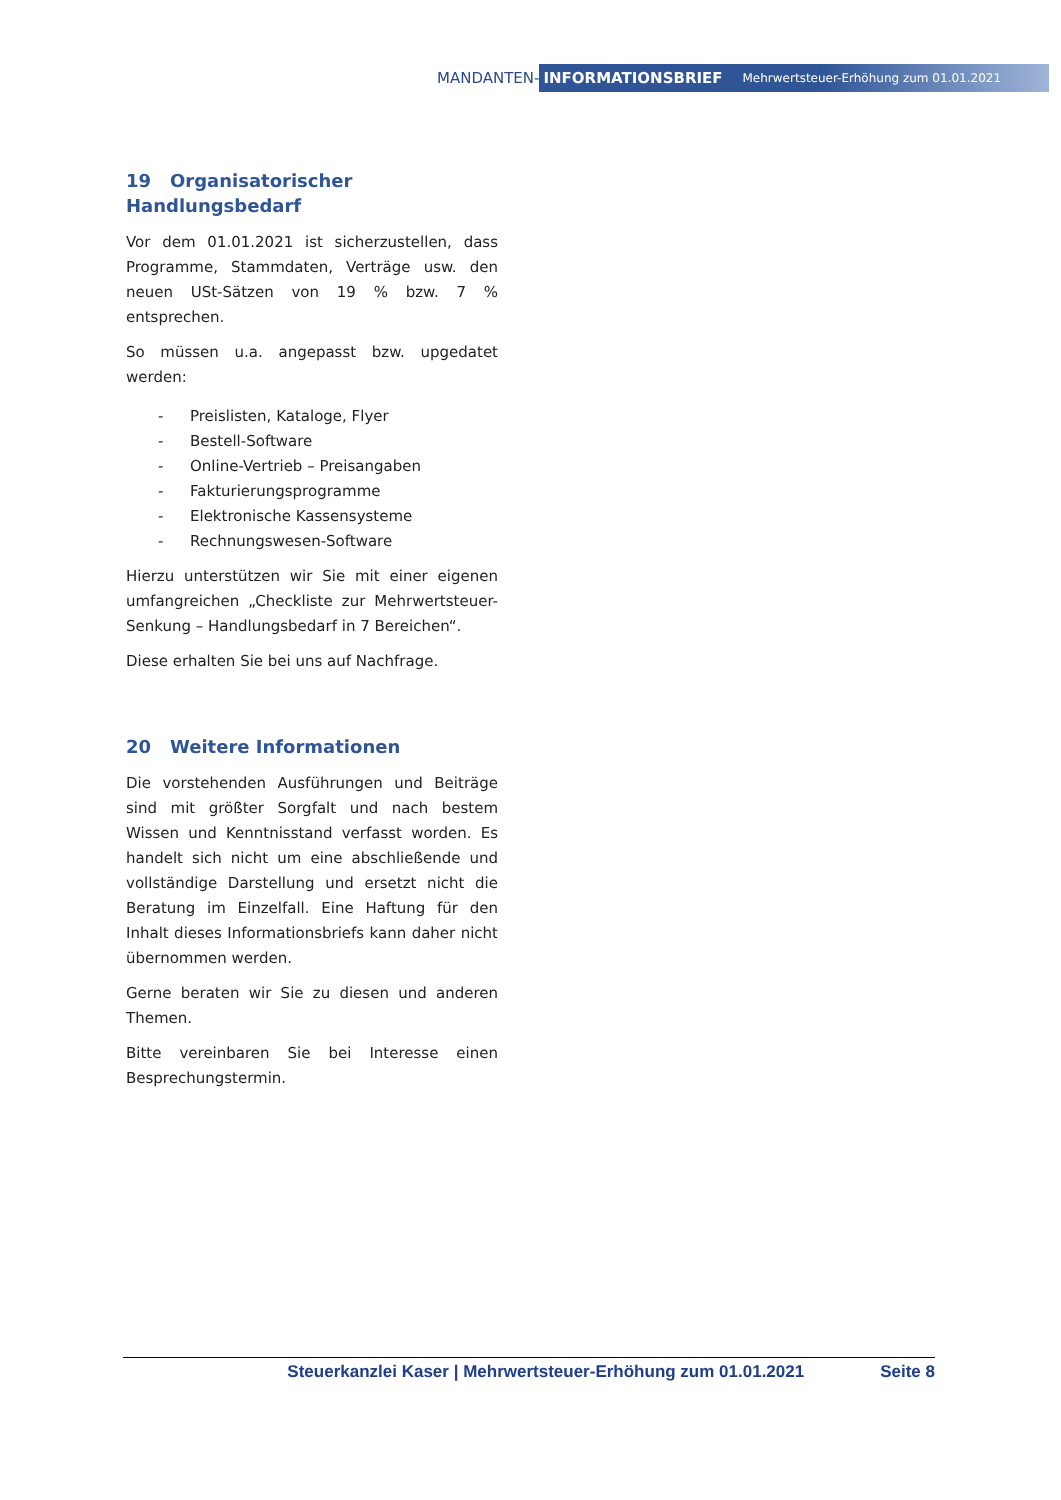MANDANTEN-
INFORMATIONSBRIEF Mehrwertsteuer-Erhöhung zum 01.01.2021
19 Organisatorischer Handlungsbedarf
Vor dem 01.01.2021 ist sicherzustellen, dass Programme, Stammdaten, Verträge usw. den neuen USt-Sätzen von 19 % bzw. 7 % entsprechen.
So müssen u.a. angepasst bzw. upgedatet werden:
- Preislisten, Kataloge, Flyer
- Bestell-Software
- Online-Vertrieb – Preisangaben
- Fakturierungsprogramme
- Elektronische Kassensysteme
- Rechnungswesen-Software
Hierzu unterstützen wir Sie mit einer eigenen umfangreichen „Checkliste zur Mehrwertsteuer-Senkung – Handlungsbedarf in 7 Bereichen“.
Diese erhalten Sie bei uns auf Nachfrage.
20 Weitere Informationen
Die vorstehenden Ausführungen und Beiträge sind mit größter Sorgfalt und nach bestem Wissen und Kenntnisstand verfasst worden. Es handelt sich nicht um eine abschließende und vollständige Darstellung und ersetzt nicht die Beratung im Einzelfall. Eine Haftung für den Inhalt dieses Informationsbriefs kann daher nicht übernommen werden.
Gerne beraten wir Sie zu diesen und anderen Themen.
Bitte vereinbaren Sie bei Interesse einen Besprechungstermin.
Steuerkanzlei Kaser | Mehrwertsteuer-Erhöhung zum 01.01.2021 Seite 8